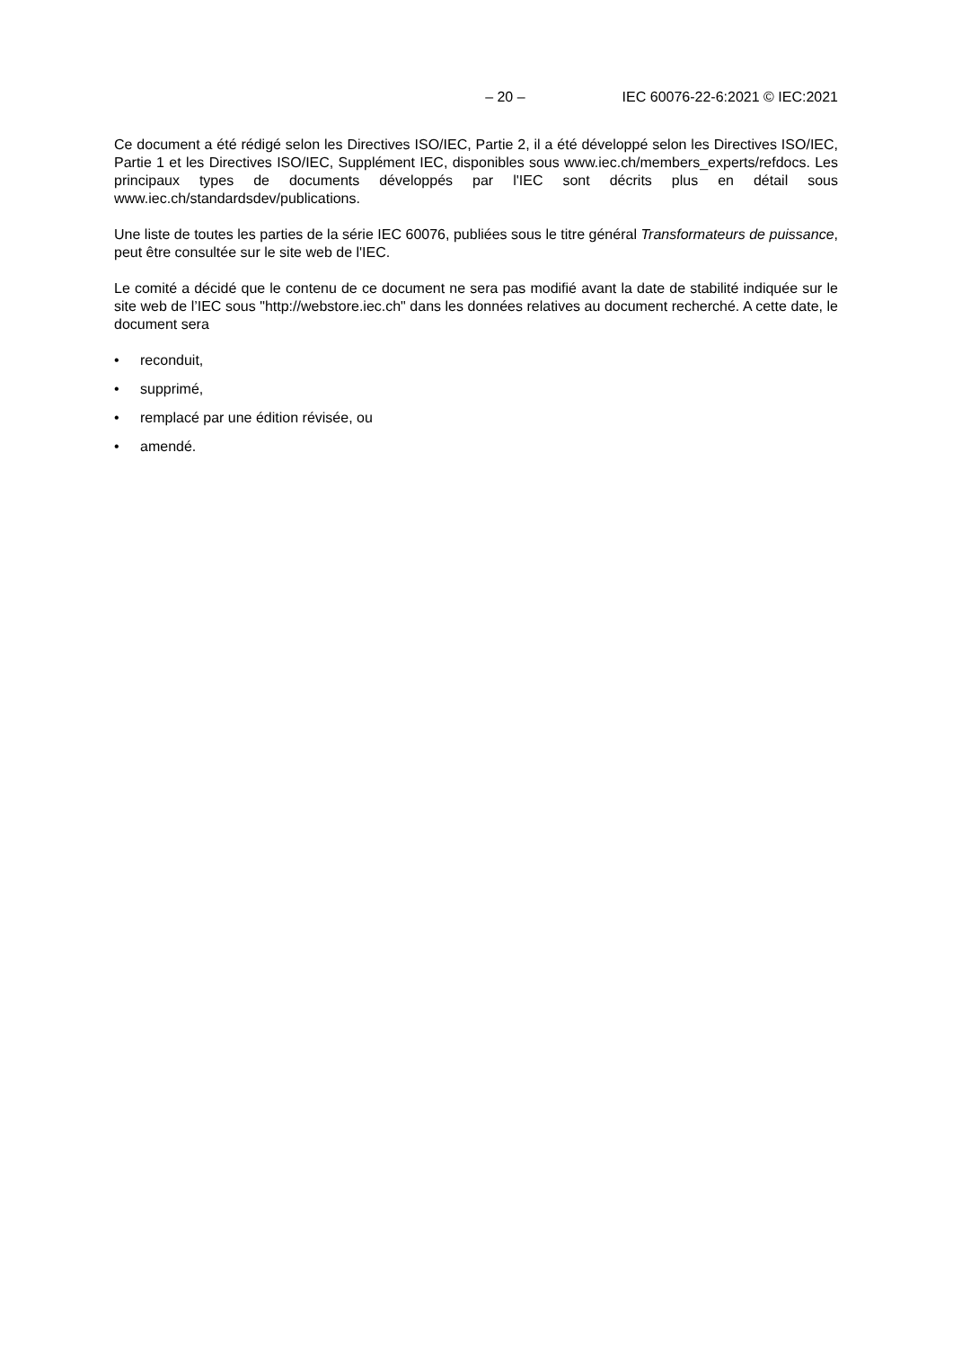– 20 – IEC 60076-22-6:2021 © IEC:2021
Ce document a été rédigé selon les Directives ISO/IEC, Partie 2, il a été développé selon les Directives ISO/IEC, Partie 1 et les Directives ISO/IEC, Supplément IEC, disponibles sous www.iec.ch/members_experts/refdocs. Les principaux types de documents développés par l'IEC sont décrits plus en détail sous www.iec.ch/standardsdev/publications.
Une liste de toutes les parties de la série IEC 60076, publiées sous le titre général Transformateurs de puissance, peut être consultée sur le site web de l'IEC.
Le comité a décidé que le contenu de ce document ne sera pas modifié avant la date de stabilité indiquée sur le site web de l’IEC sous "http://webstore.iec.ch" dans les données relatives au document recherché. A cette date, le document sera
• reconduit,
• supprimé,
• remplacé par une édition révisée, ou
• amendé.